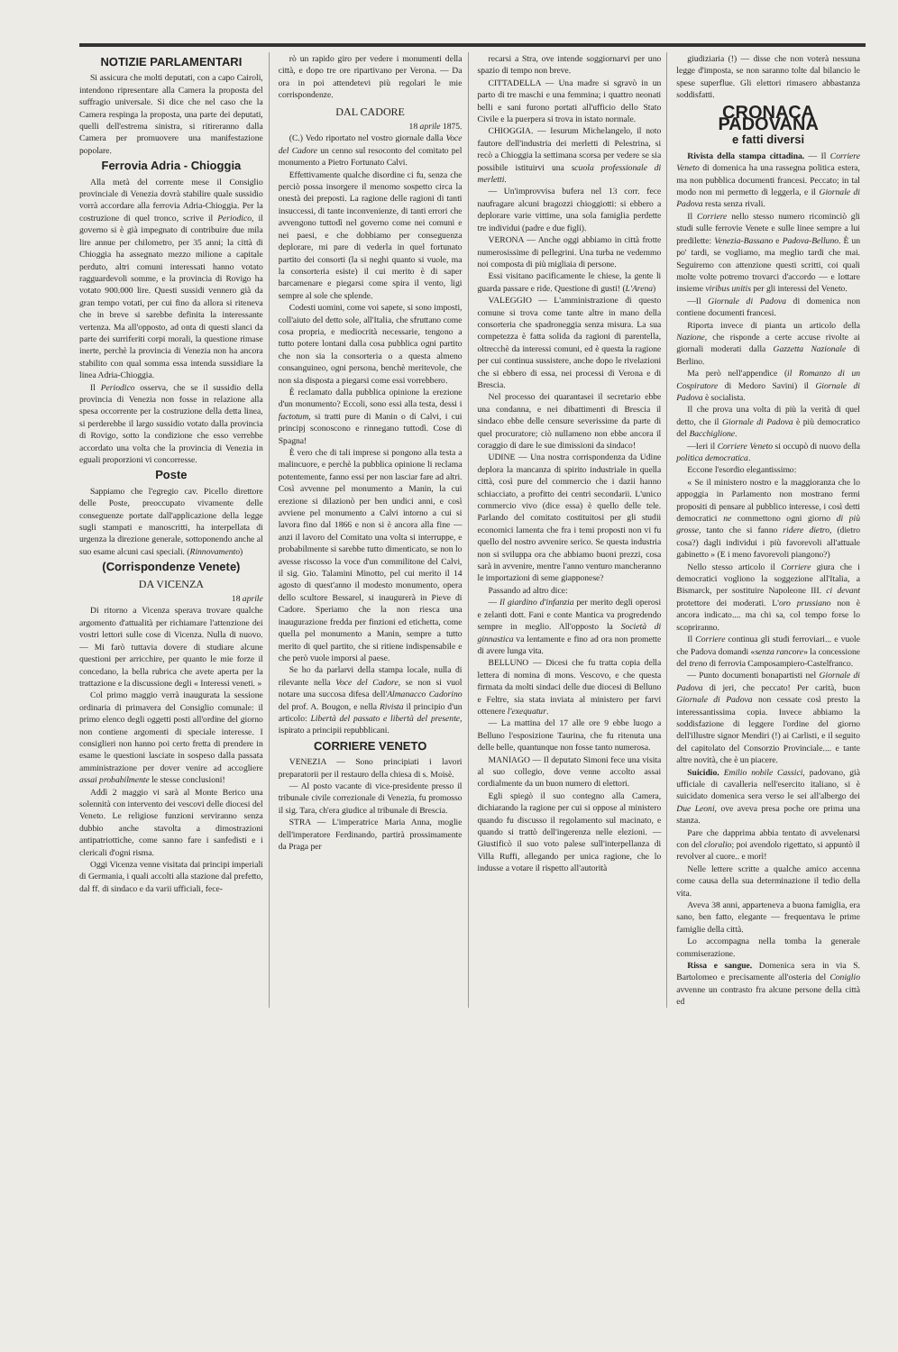NOTIZIE PARLAMENTARI
Si assicura che molti deputati, con a capo Cairoli, intendono ripresentare alla Camera la proposta del suffragio universale. Si dice che nel caso che la Camera respinga la proposta, una parte dei deputati, quelli dell'estrema sinistra, si ritireranno dalla Camera per promuovere una manifestazione popolare.
Ferrovia Adria - Chioggia
Alla metà del corrente mese il Consiglio provinciale di Venezia dovrà stabilire quale sussidio vorrà accordare alla ferrovia Adria-Chioggia. Per la costruzione di quel tronco, scrive il Periodico, il governo si è già impegnato di contribuire due mila lire annue per chilometro, per 35 anni; la città di Chioggia ha assegnato mezzo milione a capitale perduto, altri comuni interessati hanno votato ragguardevoli somme, e la provincia di Rovigo ha votato 900.000 lire. Questi sussidi vennero già da gran tempo votati, per cui fino da allora si riteneva che in breve si sarebbe definita la interessante vertenza. Ma all'opposto, ad onta di questi slanci da parte dei surriferiti corpi morali, la questione rimase inerte, perchè la provincia di Venezia non ha ancora stabilito con qual somma essa intenda sussidiare la linea Adria-Chioggia.
Il Periodico osserva, che se il sussidio della provincia di Venezia non fosse in relazione alla spesa occorrente per la costruzione della detta linea, si perderebbe il largo sussidio votato dalla provincia di Rovigo, sotto la condizione che esso verrebbe accordato una volta che la provincia di Venezia in eguali proporzioni vi concorresse.
Poste
Sappiamo che l'egregio cav. Picello direttore delle Poste, preoccupato vivamente delle conseguenze portate dall'applicazione della legge sugli stampati e manoscritti, ha interpellata di urgenza la direzione generale, sottoponendo anche al suo esame alcuni casi speciali. (Rinnovamento)
(Corrispondenze Venete)
DA VICENZA
18 aprile
Di ritorno a Vicenza sperava trovare qualche argomento d'attualità per richiamare l'attenzione dei vostri lettori sulle cose di Vicenza. Nulla di nuovo. — Mi farò tuttavia dovere di studiare alcune questioni per arricchire, per quanto le mie forze il concedano, la bella rubrica che avete aperta per la trattazione e la discussione degli « Interessi veneti. »
Col primo maggio verrà inaugurata la sessione ordinaria di primavera del Consiglio comunale: il primo elenco degli oggetti posti all'ordine del giorno non contiene argomenti di speciale interesse. I consiglieri non hanno poi certo fretta di prendere in esame le questioni lasciate in sospeso dalla passata amministrazione per dover venire ad accogliere assai probabilmente le stesse conclusioni!
Addì 2 maggio vi sarà al Monte Berico una solennità con intervento dei vescovi delle diocesi del Veneto. Le religiose funzioni serviranno senza dubbio anche stavolta a dimostrazioni antipatriottiche, come sanno fare i sanfedisti e i clericali d'ogni risma.
Oggi Vicenza venne visitata dai principi imperiali di Germania, i quali accolti alla stazione dal prefetto, dal ff. di sindaco e da varii ufficiali, fece-
rò un rapido giro per vedere i monumenti della città, e dopo tre ore ripartivano per Verona. — Da ora in poi attendetevi più regolari le mie corrispondenze.
DAL CADORE
18 aprile 1875.
(C.) Vedo riportato nel vostro giornale dalla Voce del Cadore un cenno sul resoconto del comitato pel monumento a Pietro Fortunato Calvi.
Effettivamente qualche disordine ci fu, senza che perciò possa insorgere il menomo sospetto circa la onestà dei preposti. La ragione delle ragioni di tanti insuccessi, di tante inconvenienze, di tanti errori che avvengono tuttodì nel governo come nei comuni e nei paesi, e che dobbiamo per conseguenza deplorare, mi pare di vederla in quel fortunato partito dei consorti (la si neghi quanto si vuole, ma la consorteria esiste) il cui merito è di saper barcamenare e piegarsi come spira il vento, ligi sempre al sole che splende.
Codesti uomini, come voi sapete, si sono imposti, coll'aiuto del detto sole, all'Italia, che sfruttano come cosa propria, e mediocrità necessarie, tengono a tutto potere lontani dalla cosa pubblica ogni partito che non sia la consorteria o a questa almeno consanguineo, ogni persona, benchè meritevole, che non sia disposta a piegarsi come essi vorrebbero.
È reclamato dalla pubblica opinione la erezione d'un monumento? Eccoli, sono essi alla testa, dessi i factotum, si tratti pure di Manin o di Calvi, i cui principj sconoscono e rinnegano tuttodì. Cose di Spagna!
È vero che di tali imprese si pongono alla testa a malincuore, e perchè la pubblica opinione li reclama potentemente, fanno essi per non lasciar fare ad altri. Così avvenne pel monumento a Manin, la cui erezione si dilazionò per ben undici anni, e così avviene pel monumento a Calvi intorno a cui si lavora fino dal 1866 e non si è ancora alla fine — anzi il lavoro del Comitato una volta si interruppe, e probabilmente si sarebbe tutto dimenticato, se non lo avesse riscosso la voce d'un commilitone del Calvi, il sig. Gio. Talamini Minotto, pel cui merito il 14 agosto di quest'anno il modesto monumento, opera dello scultore Bessarel, si inaugurerà in Pieve di Cadore. Speriamo che la non riesca una inaugurazione fredda per finzioni ed etichetta, come quella pel monumento a Manin, sempre a tutto merito di quel partito, che si ritiene indispensabile e che però vuole imporsi al paese.
Se ho da parlarvi della stampa locale, nulla di rilevante nella Voce del Cadore, se non si vuol notare una succosa difesa dell'Almanacco Cadorino del prof. A. Bougon, e nella Rivista il principio d'un articolo: Libertà del passato e libertà del presente, ispirato a principii repubblicani.
CORRIERE VENETO
VENEZIA — Sono principiati i lavori preparatorii per il restauro della chiesa di s. Moisè.
— Al posto vacante di vice-presidente presso il tribunale civile correzionale di Venezia, fu promosso il sig. Tara, ch'era giudice al tribunale di Brescia.
STRA — L'imperatrice Maria Anna, moglie dell'imperatore Ferdinando, partirà prossimamente da Praga per
recarsi a Stra, ove intende soggiornarvi per uno spazio di tempo non breve.
CITTADELLA — Una madre si sgravò in un parto di tre maschi e una femmina; i quattro neonati belli e sani furono portati all'ufficio dello Stato Civile e la puerpera si trova in istato normale.
CHIOGGIA. — Iesurum Michelangelo, il noto fautore dell'industria dei merletti di Pelestrina, si recò a Chioggia la settimana scorsa per vedere se sia possibile istituirvi una scuola professionale di merletti.
— Un'improvvisa bufera nel 13 corr. fece naufragare alcuni bragozzi chioggiotti: si ebbero a deplorare varie vittime, una sola famiglia perdette tre individui (padre e due figli).
VERONA — Anche oggi abbiamo in città frotte numerosissime di pellegrini. Una turba ne vedemmo noi composta di più migliaia di persone.
Essi visitano pacificamente le chiese, la gente li guarda passare e ride. Questione di gusti! (L'Arena)
VALEGGIO — L'amministrazione di questo comune si trova come tante altre in mano della consorteria che spadroneggia senza misura. La sua competezza è fatta solida da ragioni di parentella, oltrecchè da interessi comuni, ed è questa la ragione per cui continua sussistere, anche dopo le rivelazioni che si ebbero di essa, nei processi di Verona e di Brescia.
Nel processo dei quarantasei il secretario ebbe una condanna, e nei dibattimenti di Brescia il sindaco ebbe delle censure severissime da parte di quel procuratore; ciò nullameno non ebbe ancora il coraggio di dare le sue dimissioni da sindaco!
UDINE — Una nostra corrispondenza da Udine deplora la mancanza di spirito industriale in quella città, così pure del commercio che i dazii hanno schiacciato, a profitto dei centri secondarii. L'unico commercio vivo (dice essa) è quello delle tele. Parlando del comitato costituitosi per gli studii economici lamenta che fra i temi proposti non vi fu quello del nostro avvenire serico. Se questa industria non si sviluppa ora che abbiamo buoni prezzi, cosa sarà in avvenire, mentre l'anno venturo mancheranno le importazioni di seme giapponese?
Passando ad altro dice:
— Il giardino d'infanzia per merito degli operosi e zelanti dott. Fani e conte Mantica va progredendo sempre in meglio. All'opposto la Società di ginnastica va lentamente e fino ad ora non promette di avere lunga vita.
BELLUNO — Dicesi che fu tratta copia della lettera di nomina di mons. Vescovo, e che questa firmata da molti sindaci delle due diocesi di Belluno e Feltre, sia stata inviata al ministero per farvi ottenere l'exequatur.
— La mattina del 17 alle ore 9 ebbe luogo a Belluno l'esposizione Taurina, che fu ritenuta una delle belle, quantunque non fosse tanto numerosa.
MANIAGO — Il deputato Simoni fece una visita al suo collegio, dove venne accolto assai cordialmente da un buon numero di elettori.
Egli spiegò il suo contegno alla Camera, dichiarando la ragione per cui si oppose al ministero quando fu discusso il regolamento sul macinato, e quando si trattò dell'ingerenza nelle elezioni. — Giustificò il suo voto palese sull'interpellanza di Villa Ruffi, allegando per unica ragione, che lo indusse a votare il rispetto all'autorità
giudiziaria (!) — disse che non voterà nessuna legge d'imposta, se non saranno tolte dal bilancio le spese superflue. Gli elettori rimasero abbastanza soddisfatti.
CRONACA PADOVANA
e fatti diversi
Rivista della stampa cittadina. — Il Corriere Veneto di domenica ha una rassegna politica estera, ma non pubblica documenti francesi. Peccato; in tal modo non mi permetto di leggerla, e il Giornale di Padova resta senza rivali.
Il Corriere nello stesso numero ricominciò gli studi sulle ferrovie Venete e sulle linee sempre a lui predilette: Venezia-Bassano e Padova-Belluno. È un po' tardi, se vogliamo, ma meglio tardi che mai. Seguiremo con attenzione questi scritti, coi quali molte volte potremo trovarci d'accordo — e lottare insieme viribus unitis per gli interessi del Veneto.
—Il Giornale di Padova di domenica non contiene documenti francesi.
Riporta invece di pianta un articolo della Nazione, che risponde a certe accuse rivolte ai giornali moderati dalla Gazzetta Nazionale di Berlino.
Ma però nell'appendice (il Romanzo di un Cospiratore di Medoro Savini) il Giornale di Padova è socialista.
Il che prova una volta di più la verità di quel detto, che il Giornale di Padova è più democratico del Bacchiglione.
—Ieri il Corriere Veneto si occupò di nuovo della politica democratica.
Eccone l'esordio elegantissimo:
« Se il ministero nostro e la maggioranza che lo appoggia in Parlamento non mostrano fermi propositi di pensare al pubblico interesse, i così detti democratici ne commettono ogni giorno di più grosse, tanto che si fanno ridere dietro, (dietro cosa?) dagli individui i più favorevoli all'attuale gabinetto » (E i meno favorevoli piangono?)
Nello stesso articolo il Corriere giura che i democratici vogliono la soggezione all'Italia, a Bismarck, per sostituire Napoleone III. ci devant protettore dei moderati. L'oro prussiano non è ancora indicato.... ma chi sa, col tempo forse lo scopriranno.
Il Corriere continua gli studi ferroviari... e vuole che Padova domandi «senza rancore» la concessione del treno di ferrovia Camposampiero-Castelfranco.
— Punto documenti bonapartisti nel Giornale di Padova di jeri, che peccato! Per carità, buon Giornale di Padova non cessate così presto la interessantissima copia. Invece abbiamo la soddisfazione di leggere l'ordine del giorno dell'illustre signor Mendiri (!) ai Carlisti, e il seguito del capitolato del Consorzio Provinciale.... e tante altre novità, che è un piacere.
Suicidio. Emilio nobile Cassici, padovano, già ufficiale di cavalleria nell'esercito italiano, si è suicidato domenica sera verso le sei all'albergo dei Due Leoni, ove aveva presa poche ore prima una stanza.
Pare che dapprima abbia tentato di avvelenarsi con del cloralio; poi avendolo rigettato, si appuntò il revolver al cuore.. e morì!
Nelle lettere scritte a qualche amico accenna come causa della sua determinazione il tedio della vita.
Aveva 38 anni, apparteneva a buona famiglia, era sano, ben fatto, elegante — frequentava le prime famiglie della città.
Lo accompagna nella tomba la generale commiserazione.
Rissa e sangue. Domenica sera in via S. Bartolomeo e precisamente all'osteria del Coniglio avvenne un contrasto fra alcune persone della città ed